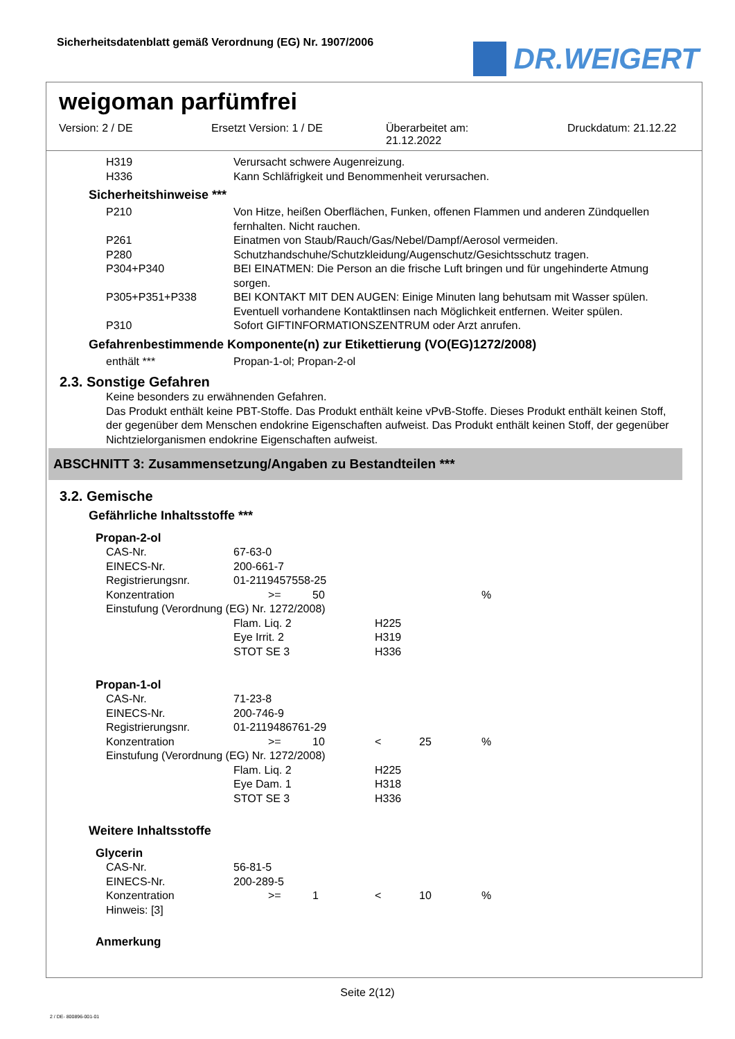Sicherheitsdatenblatt gemäß Verordnung (EG) Nr. 1907/2006
DR.WEIGERT
weigoman parfümfrei
Version: 2 / DE Ersetzt Version: 1 / DE Überarbeitet am:
21.12.2022
Druckdatum: 21.12.22
| H319 | Verursacht schwere Augenreizung. |
| H336 | Kann Schläfrigkeit und Benommenheit verursachen. |
Sicherheitshinweise ***
| P210 | Von Hitze, heißen Oberflächen, Funken, offenen Flammen und anderen Zündquellen fernhalten. Nicht rauchen. |
| P261 | Einatmen von Staub/Rauch/Gas/Nebel/Dampf/Aerosol vermeiden. |
| P280 | Schutzhandschuhe/Schutzkleidung/Augenschutz/Gesichtsschutz tragen. |
| P304+P340 | BEI EINATMEN: Die Person an die frische Luft bringen und für ungehinderte Atmung sorgen. |
| P305+P351+P338 | BEI KONTAKT MIT DEN AUGEN: Einige Minuten lang behutsam mit Wasser spülen. Eventuell vorhandene Kontaktlinsen nach Möglichkeit entfernen. Weiter spülen. |
| P310 | Sofort GIFTINFORMATIONSZENTRUM oder Arzt anrufen. |
Gefahrenbestimmende Komponente(n) zur Etikettierung (VO(EG)1272/2008)
| enthält *** | Propan-1-ol; Propan-2-ol |
2.3. Sonstige Gefahren
Keine besonders zu erwähnenden Gefahren.
Das Produkt enthält keine PBT-Stoffe. Das Produkt enthält keine vPvB-Stoffe. Dieses Produkt enthält keinen Stoff, der gegenüber dem Menschen endokrine Eigenschaften aufweist. Das Produkt enthält keinen Stoff, der gegenüber Nichtzielorganismen endokrine Eigenschaften aufweist.
ABSCHNITT 3: Zusammensetzung/Angaben zu Bestandteilen ***
3.2. Gemische
Gefährliche Inhaltsstoffe ***
Propan-2-ol
| CAS-Nr. | 67-63-0 | | | | |
| EINECS-Nr. | 200-661-7 | | | | |
| Registrierungsnr. | 01-2119457558-25 | | | | |
| Konzentration | >= | 50 | | | % |
| Einstufung (Verordnung (EG) Nr. 1272/2008) | | | | | |
| | Flam. Liq. 2 | | H225 | | |
| | Eye Irrit. 2 | | H319 | | |
| | STOT SE 3 | | H336 | | |
Propan-1-ol
| CAS-Nr. | 71-23-8 | | | | |
| EINECS-Nr. | 200-746-9 | | | | |
| Registrierungsnr. | 01-2119486761-29 | | | | |
| Konzentration | >= | 10 | < | 25 | % |
| Einstufung (Verordnung (EG) Nr. 1272/2008) | | | | | |
| | Flam. Liq. 2 | | H225 | | |
| | Eye Dam. 1 | | H318 | | |
| | STOT SE 3 | | H336 | | |
Weitere Inhaltsstoffe
Glycerin
| CAS-Nr. | 56-81-5 | | | | |
| EINECS-Nr. | 200-289-5 | | | | |
| Konzentration | >= | 1 | < | 10 | % |
| Hinweis: [3] | | | | | |
Anmerkung
Seite 2(12)
2 / DE- 800896-001-01